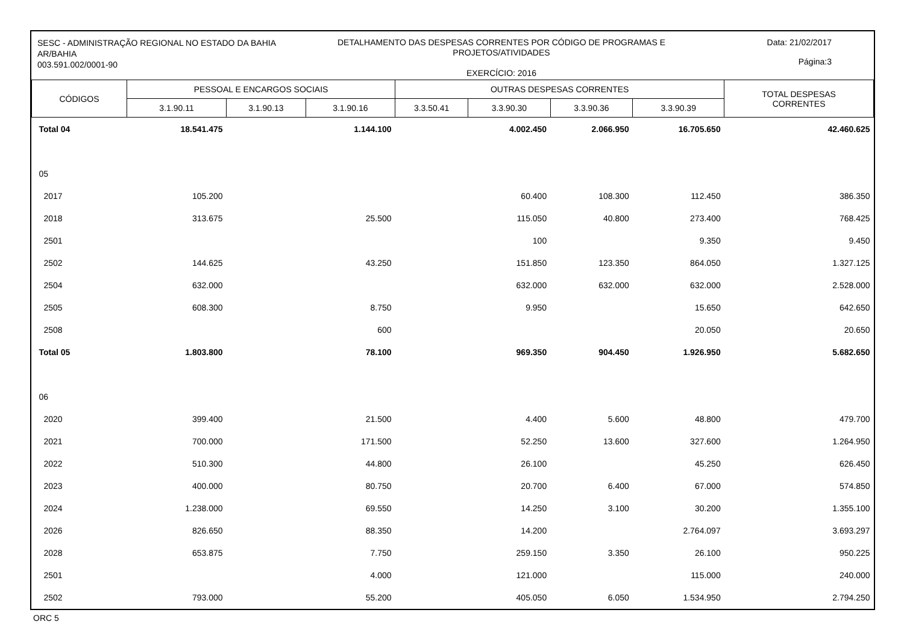SESC - ADMINISTRAÇÃO REGIONAL NO ESTADO DA BAHIA
AR/BAHIA
003.591.002/0001-90
DETALHAMENTO DAS DESPESAS CORRENTES POR CÓDIGO DE PROGRAMAS E
PROJETOS/ATIVIDADES
EXERCÍCIO: 2016
Data: 21/02/2017
Página:3
| CÓDIGOS | PESSOAL E ENCARGOS SOCIAIS | | | OUTRAS DESPESAS CORRENTES | | | | TOTAL DESPESAS CORRENTES |
| --- | --- | --- | --- | --- | --- | --- | --- | --- |
| | 3.1.90.11 | 3.1.90.13 | 3.1.90.16 | 3.3.50.41 | 3.3.90.30 | 3.3.90.36 | 3.3.90.39 | |
| Total 04 | 18.541.475 | | 1.144.100 | | 4.002.450 | 2.066.950 | 16.705.650 | 42.460.625 |
| 05 | | | | | | | | |
| 2017 | 105.200 | | | | 60.400 | 108.300 | 112.450 | 386.350 |
| 2018 | 313.675 | | 25.500 | | 115.050 | 40.800 | 273.400 | 768.425 |
| 2501 | | | | | 100 | | 9.350 | 9.450 |
| 2502 | 144.625 | | 43.250 | | 151.850 | 123.350 | 864.050 | 1.327.125 |
| 2504 | 632.000 | | | | 632.000 | 632.000 | 632.000 | 2.528.000 |
| 2505 | 608.300 | | 8.750 | | 9.950 | | 15.650 | 642.650 |
| 2508 | | | 600 | | | | 20.050 | 20.650 |
| Total 05 | 1.803.800 | | 78.100 | | 969.350 | 904.450 | 1.926.950 | 5.682.650 |
| 06 | | | | | | | | |
| 2020 | 399.400 | | 21.500 | | 4.400 | 5.600 | 48.800 | 479.700 |
| 2021 | 700.000 | | 171.500 | | 52.250 | 13.600 | 327.600 | 1.264.950 |
| 2022 | 510.300 | | 44.800 | | 26.100 | | 45.250 | 626.450 |
| 2023 | 400.000 | | 80.750 | | 20.700 | 6.400 | 67.000 | 574.850 |
| 2024 | 1.238.000 | | 69.550 | | 14.250 | 3.100 | 30.200 | 1.355.100 |
| 2026 | 826.650 | | 88.350 | | 14.200 | | 2.764.097 | 3.693.297 |
| 2028 | 653.875 | | 7.750 | | 259.150 | 3.350 | 26.100 | 950.225 |
| 2501 | | | 4.000 | | 121.000 | | 115.000 | 240.000 |
| 2502 | 793.000 | | 55.200 | | 405.050 | 6.050 | 1.534.950 | 2.794.250 |
ORC 5